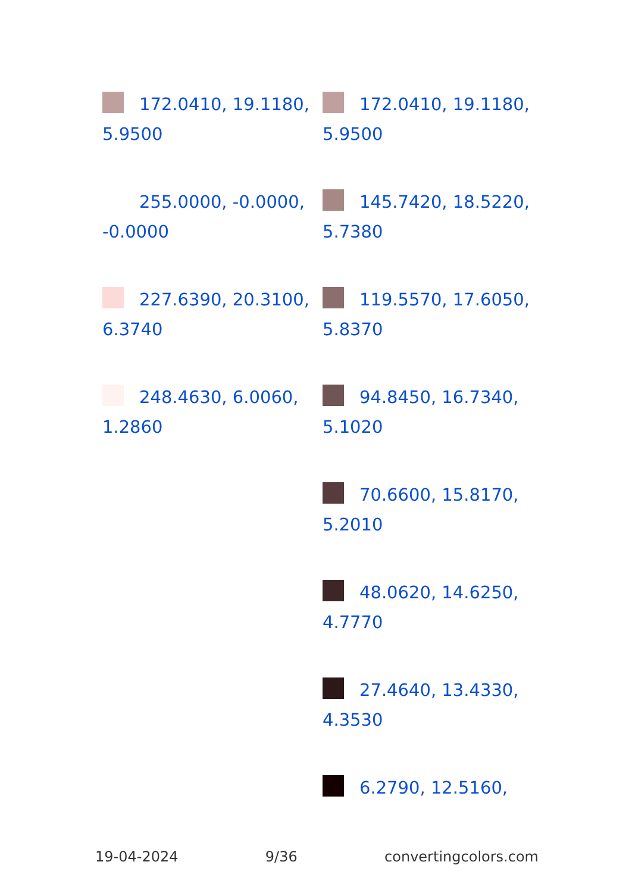172.0410, 19.1180, 5.9500
255.0000, -0.0000, -0.0000
227.6390, 20.3100, 6.3740
248.4630, 6.0060, 1.2860
172.0410, 19.1180, 5.9500
145.7420, 18.5220, 5.7380
119.5570, 17.6050, 5.8370
94.8450, 16.7340, 5.1020
70.6600, 15.8170, 5.2010
48.0620, 14.6250, 4.7770
27.4640, 13.4330, 4.3530
6.2790, 12.5160,
19-04-2024 9/36 convertingcolors.com